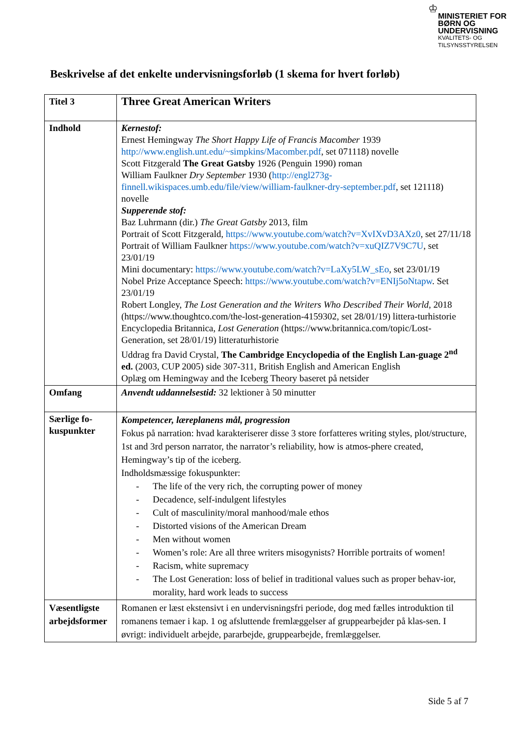♔
MINISTERIET FOR
BØRN OG
UNDERVISNING
KVALITETS- OG
TILSYNSSTYRELSEN
Beskrivelse af det enkelte undervisningsforløb (1 skema for hvert forløb)
| Titel 3 | Three Great American Writers |
| Indhold | Kernestof: Ernest Hemingway The Short Happy Life of Francis Macomber 1939 http://www.english.unt.edu/~simpkins/Macomber.pdf , set 071118) novelle Scott Fitzgerald The Great Gatsby 1926 (Penguin 1990) roman William Faulkner Dry September 1930 ( http://engl273g-finnell.wikispaces.umb.edu/file/view/william-faulkner-dry-september.pdf , set 121118) novelle Supperende stof: Baz Luhrmann (dir.) The Great Gatsby 2013, film Portrait of Scott Fitzgerald, https://www.youtube.com/watch?v=XvIXvD3AXz0 , set 27/11/18 Portrait of William Faulkner https://www.youtube.com/watch?v=xuQIZ7V9C7U , set 23/01/19 Mini documentary: https://www.youtube.com/watch?v=LaXy5LW_sEo , set 23/01/19 Nobel Prize Acceptance Speech: https://www.youtube.com/watch?v=ENIj5oNtapw . Set 23/01/19 Robert Longley, The Lost Generation and the Writers Who Described Their World , 2018 (https://www.thoughtco.com/the-lost-generation-4159302, set 28/01/19) littera-turhistorie Encyclopedia Britannica, Lost Generation (https://www.britannica.com/topic/Lost-Generation, set 28/01/19) litteraturhistorie Uddrag fra David Crystal, The Cambridge Encyclopedia of the English Lan-guage 2<sup>nd</sup> ed. (2003, CUP 2005) side 307-311, British English and American English Oplæg om Hemingway and the Iceberg Theory baseret på netsider |
| Omfang | Anvendt uddannelsestid: 32 lektioner à 50 minutter |
| Særlige fo-kuspunkter | Kompetencer, læreplanens mål, progression Fokus på narration: hvad karakteriserer disse 3 store forfatteres writing styles, plot/structure, 1st and 3rd person narrator, the narrator’s reliability, how is atmos-phere created, Hemingway’s tip of the iceberg. Indholdsmæssige fokuspunkter: - The life of the very rich, the corrupting power of money - Decadence, self-indulgent lifestyles - Cult of masculinity/moral manhood/male ethos - Distorted visions of the American Dream - Men without women - Women’s role: Are all three writers misogynists? Horrible portraits of women! - Racism, white supremacy - The Lost Generation: loss of belief in traditional values such as proper behav-ior, morality, hard work leads to success |
| Væsentligste arbejdsformer | Romanen er læst ekstensivt i en undervisningsfri periode, dog med fælles introduktion til romanens temaer i kap. 1 og afsluttende fremlæggelser af gruppearbejder på klas-sen. I øvrigt: individuelt arbejde, pararbejde, gruppearbejde, fremlæggelser. |
Side 5 af 7